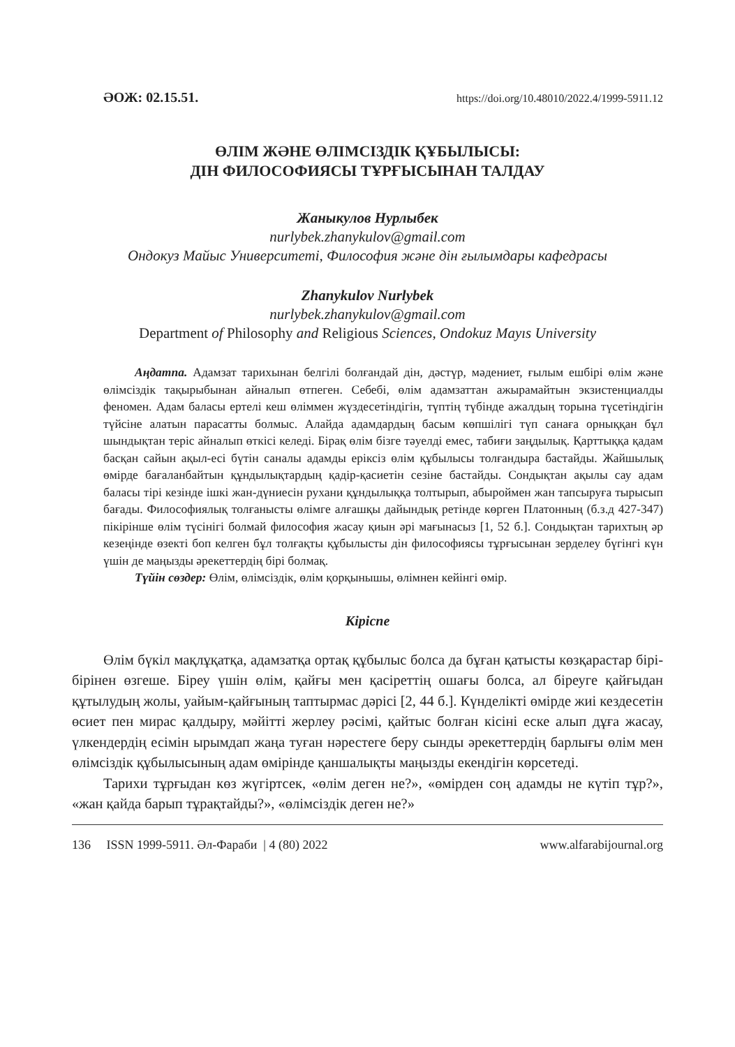ӘОЖ: 02.15.51. https://doi.org/10.48010/2022.4/1999-5911.12
ӨЛІМ ЖӘНЕ ӨЛІМСІЗДІК ҚҰБЫЛЫСЫ:
ДІН ФИЛОСОФИЯСЫ ТҰРҒЫСЫНАН ТАЛДАУ
Жаныкулов Нурлыбек
nurlybek.zhanykulov@gmail.com
Ондокуз Майыс Университеті, Философия және дін ғылымдары кафедрасы
Zhanykulov Nurlybek
nurlybek.zhanykulov@gmail.com
Department of Philosophy and Religious Sciences, Ondokuz Mayıs University
Аңдатпа. Адамзат тарихынан белгілі болғандай дін, дәстүр, мәдениет, ғылым ешбірі өлім және өлімсіздік тақырыбынан айналып өтпеген. Себебі, өлім адамзаттан ажырамайтын экзистенциалды феномен. Адам баласы ертелі кеш өліммен жүздесетіндігін, түптің түбінде ажалдың торына түсетіндігін түйсіне алатын парасатты болмыс. Алайда адамдардың басым көпшілігі түп санаға орныққан бұл шындықтан теріс айналып өткісі келеді. Бірақ өлім бізге тәуелді емес, табиғи заңдылық. Қарттыққа қадам басқан сайын ақыл-есі бүтін саналы адамды еріксіз өлім құбылысы толғандыра бастайды. Жайшылық өмірде бағаланбайтын құндылықтардың қадір-қасиетін сезіне бастайды. Сондықтан ақылы сау адам баласы тірі кезінде ішкі жан-дүниесін рухани құндылыққа толтырып, абыроймен жан тапсыруға тырысып бағады. Философиялық толғанысты өлімге алғашқы дайындық ретінде көрген Платонның (б.з.д 427-347) пікірінше өлім түсінігі болмай философия жасау қиын әрі мағынасыз [1, 52 б.]. Сондықтан тарихтың әр кезеңінде өзекті боп келген бұл толғақты құбылысты дін философиясы тұрғысынан зерделеу бүгінгі күн үшін де маңызды әрекеттердің бірі болмақ.
Түйін сөздер: Өлім, өлімсіздік, өлім қорқынышы, өлімнен кейінгі өмір.
Кіріспе
Өлім бүкіл мақлұқатқа, адамзатқа ортақ құбылыс болса да бұған қатысты көзқарастар бірі-бірінен өзгеше. Біреу үшін өлім, қайғы мен қасіреттің ошағы болса, ал біреуге қайғыдан құтылудың жолы, уайым-қайғының таптырмас дәрісі [2, 44 б.]. Күнделікті өмірде жиі кездесетін өсиет пен мирас қалдыру, мәйітті жерлеу рәсімі, қайтыс болған кісіні еске алып дұға жасау, үлкендердің есімін ырымдап жаңа туған нәрестеге беру сынды әрекеттердің барлығы өлім мен өлімсіздік құбылысының адам өмірінде қаншалықты маңызды екендігін көрсетеді.
Тарихи тұрғыдан көз жүгіртсек, «өлім деген не?», «өмірден соң адамды не күтіп тұр?», «жан қайда барып тұрақтайды?», «өлімсіздік деген не?»
136 ISSN 1999-5911. Әл-Фараби | 4 (80) 2022 www.alfarabijournal.org